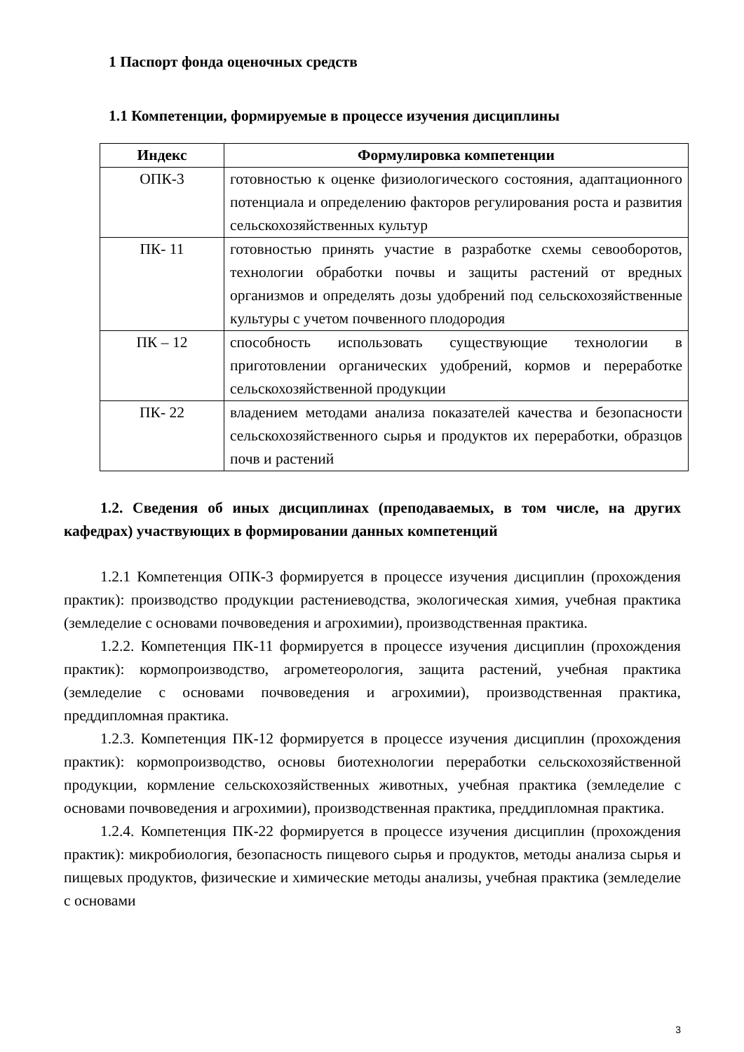1 Паспорт фонда оценочных средств
1.1 Компетенции, формируемые в процессе изучения дисциплины
| Индекс | Формулировка компетенции |
| --- | --- |
| ОПК-3 | готовностью к оценке физиологического состояния, адаптационного потенциала и определению факторов регулирования роста и развития сельскохозяйственных культур |
| ПК- 11 | готовностью принять участие в разработке схемы севооборотов, технологии обработки почвы и защиты растений от вредных организмов и определять дозы удобрений под сельскохозяйственные культуры с учетом почвенного плодородия |
| ПК – 12 | способность использовать существующие технологии в приготовлении органических удобрений, кормов и переработке сельскохозяйственной продукции |
| ПК- 22 | владением методами анализа показателей качества и безопасности сельскохозяйственного сырья и продуктов их переработки, образцов почв и растений |
1.2. Сведения об иных дисциплинах (преподаваемых, в том числе, на других кафедрах) участвующих в формировании данных компетенций
1.2.1 Компетенция ОПК-3 формируется в процессе изучения дисциплин (прохождения практик): производство продукции растениеводства, экологическая химия, учебная практика (земледелие с основами почвоведения и агрохимии), производственная практика.
1.2.2. Компетенция ПК-11 формируется в процессе изучения дисциплин (прохождения практик): кормопроизводство, агрометеорология, защита растений, учебная практика (земледелие с основами почвоведения и агрохимии), производственная практика, преддипломная практика.
1.2.3. Компетенция ПК-12 формируется в процессе изучения дисциплин (прохождения практик): кормопроизводство, основы биотехнологии переработки сельскохозяйственной продукции, кормление сельскохозяйственных животных, учебная практика (земледелие с основами почвоведения и агрохимии), производственная практика, преддипломная практика.
1.2.4. Компетенция ПК-22 формируется в процессе изучения дисциплин (прохождения практик): микробиология, безопасность пищевого сырья и продуктов, методы анализа сырья и пищевых продуктов, физические и химические методы анализы, учебная практика (земледелие с основами
3